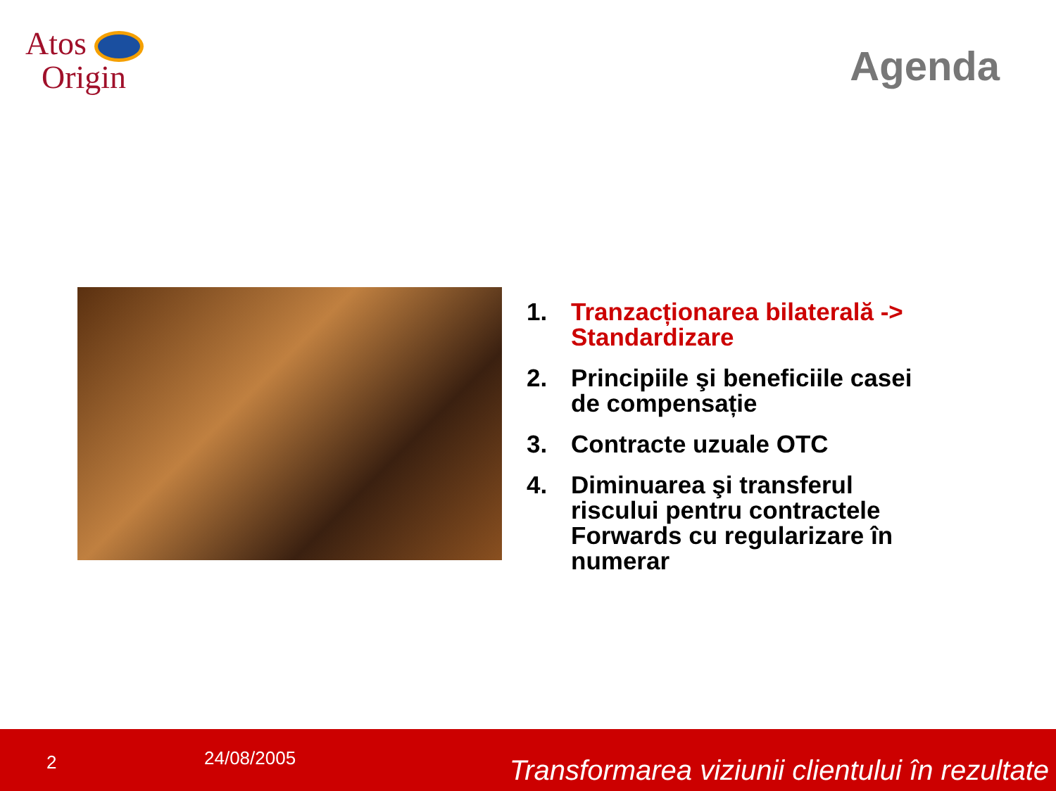Atos
Origin
Agenda
1. Tranzacționarea bilaterală -> Standardizare
2. Principiile şi beneficiile casei de compensație
3. Contracte uzuale OTC
4. Diminuarea şi transferul riscului pentru contractele Forwards cu regularizare în numerar
2 24/08/2005 Transformarea viziunii clientului în rezultate